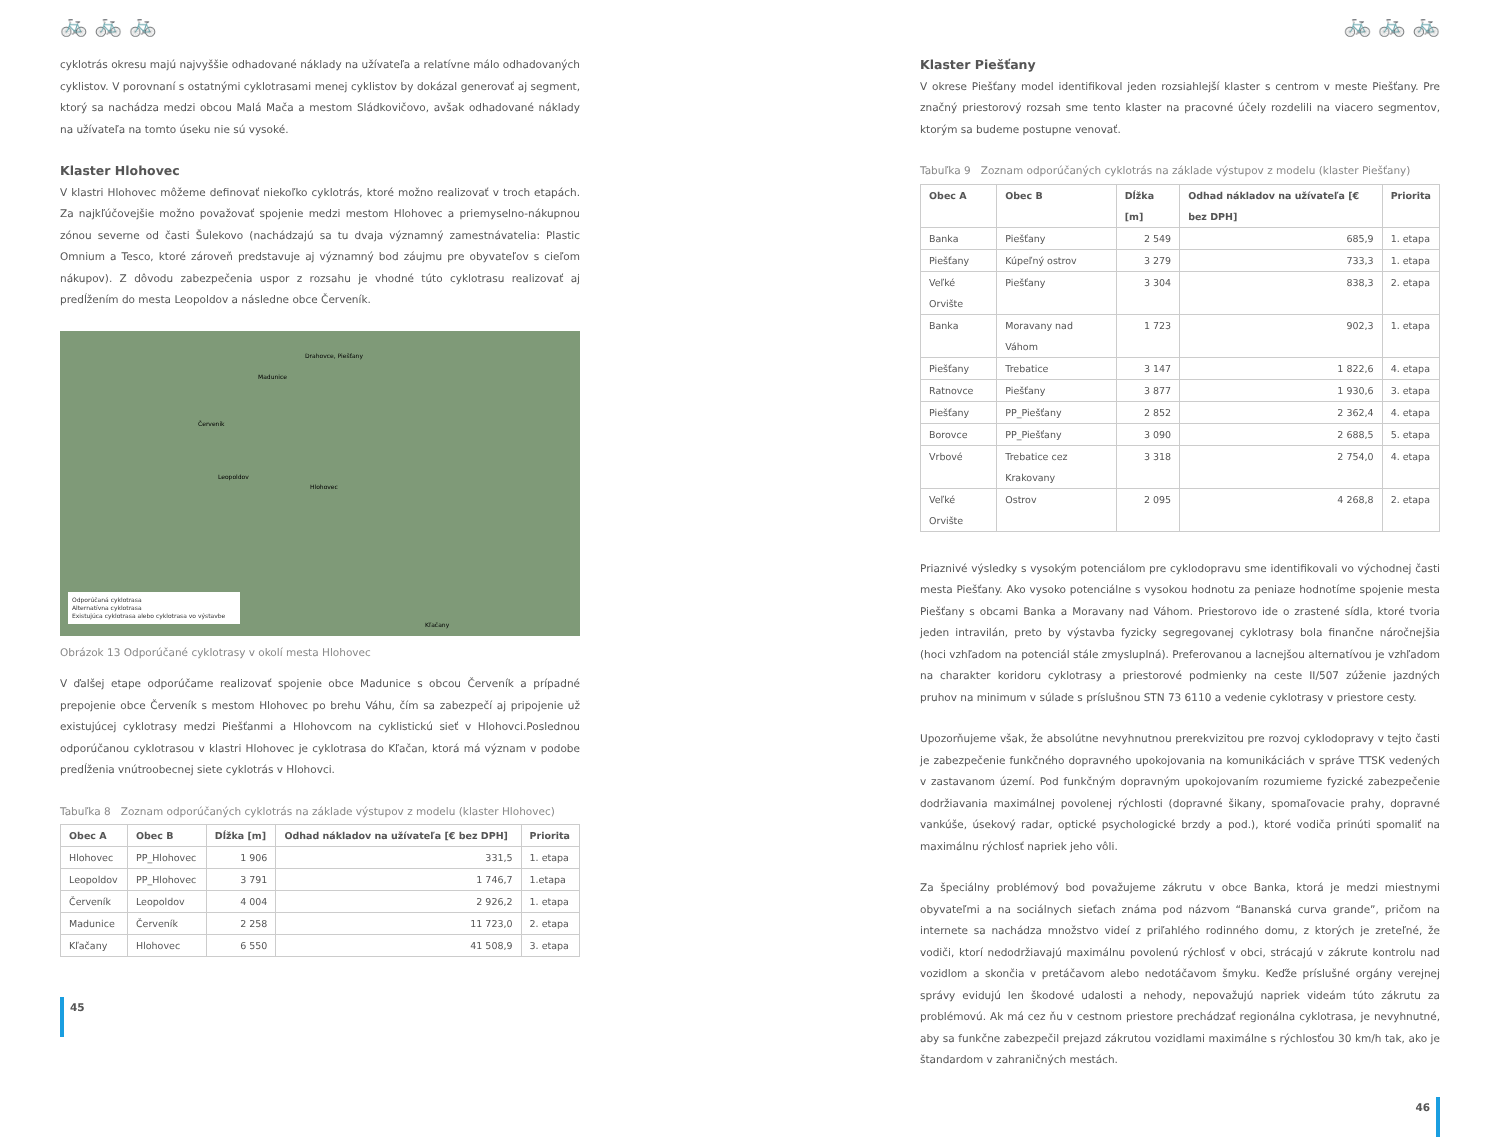🚲 🚲 🚲
cyklotrás okresu majú najvyššie odhadované náklady na užívateľa a relatívne málo odhadovaných cyklistov. V porovnaní s ostatnými cyklotrasami menej cyklistov by dokázal generovať aj segment, ktorý sa nachádza medzi obcou Malá Mača a mestom Sládkovičovo, avšak odhadované náklady na užívateľa na tomto úseku nie sú vysoké.
Klaster Hlohovec
V klastri Hlohovec môžeme definovať niekoľko cyklotrás, ktoré možno realizovať v troch etapách. Za najkľúčovejšie možno považovať spojenie medzi mestom Hlohovec a priemyselno-nákupnou zónou severne od časti Šulekovo (nachádzajú sa tu dvaja významný zamestnávatelia: Plastic Omnium a Tesco, ktoré zároveň predstavuje aj významný bod záujmu pre obyvateľov s cieľom nákupov). Z dôvodu zabezpečenia uspor z rozsahu je vhodné túto cyklotrasu realizovať aj predĺžením do mesta Leopoldov a následne obce Červeník.
Drahovce, Piešťany
Madunice
Červeník
Leopoldov
Hlohovec
Kľačany
Odporúčaná cyklotrasa
Alternatívna cyklotrasa
Existujúca cyklotrasa alebo cyklotrasa vo výstavbe
Obrázok 13 Odporúčané cyklotrasy v okolí mesta Hlohovec
V ďalšej etape odporúčame realizovať spojenie obce Madunice s obcou Červeník a prípadné prepojenie obce Červeník s mestom Hlohovec po brehu Váhu, čím sa zabezpečí aj pripojenie už existujúcej cyklotrasy medzi Piešťanmi a Hlohovcom na cyklistickú sieť v Hlohovci.Poslednou odporúčanou cyklotrasou v klastri Hlohovec je cyklotrasa do Kľačan, ktorá má význam v podobe predĺženia vnútroobecnej siete cyklotrás v Hlohovci.
Tabuľka 8 Zoznam odporúčaných cyklotrás na základe výstupov z modelu (klaster Hlohovec)
| Obec A | Obec B | Dĺžka [m] | Odhad nákladov na užívateľa [€ bez DPH] | Priorita |
| --- | --- | --- | --- | --- |
| Hlohovec | PP_Hlohovec | 1 906 | 331,5 | 1. etapa |
| Leopoldov | PP_Hlohovec | 3 791 | 1 746,7 | 1.etapa |
| Červeník | Leopoldov | 4 004 | 2 926,2 | 1. etapa |
| Madunice | Červeník | 2 258 | 11 723,0 | 2. etapa |
| Kľačany | Hlohovec | 6 550 | 41 508,9 | 3. etapa |
45
🚲 🚲 🚲
Klaster Piešťany
V okrese Piešťany model identifikoval jeden rozsiahlejší klaster s centrom v meste Piešťany. Pre značný priestorový rozsah sme tento klaster na pracovné účely rozdelili na viacero segmentov, ktorým sa budeme postupne venovať.
Tabuľka 9 Zoznam odporúčaných cyklotrás na základe výstupov z modelu (klaster Piešťany)
| Obec A | Obec B | Dĺžka [m] | Odhad nákladov na užívateľa [€ bez DPH] | Priorita |
| --- | --- | --- | --- | --- |
| Banka | Piešťany | 2 549 | 685,9 | 1. etapa |
| Piešťany | Kúpeľný ostrov | 3 279 | 733,3 | 1. etapa |
| Veľké Orvište | Piešťany | 3 304 | 838,3 | 2. etapa |
| Banka | Moravany nad Váhom | 1 723 | 902,3 | 1. etapa |
| Piešťany | Trebatice | 3 147 | 1 822,6 | 4. etapa |
| Ratnovce | Piešťany | 3 877 | 1 930,6 | 3. etapa |
| Piešťany | PP_Piešťany | 2 852 | 2 362,4 | 4. etapa |
| Borovce | PP_Piešťany | 3 090 | 2 688,5 | 5. etapa |
| Vrbové | Trebatice cez Krakovany | 3 318 | 2 754,0 | 4. etapa |
| Veľké Orvište | Ostrov | 2 095 | 4 268,8 | 2. etapa |
Priaznivé výsledky s vysokým potenciálom pre cyklodopravu sme identifikovali vo východnej časti mesta Piešťany. Ako vysoko potenciálne s vysokou hodnotu za peniaze hodnotíme spojenie mesta Piešťany s obcami Banka a Moravany nad Váhom. Priestorovo ide o zrastené sídla, ktoré tvoria jeden intravilán, preto by výstavba fyzicky segregovanej cyklotrasy bola finančne náročnejšia (hoci vzhľadom na potenciál stále zmysluplná). Preferovanou a lacnejšou alternatívou je vzhľadom na charakter koridoru cyklotrasy a priestorové podmienky na ceste II/507 zúženie jazdných pruhov na minimum v súlade s príslušnou STN 73 6110 a vedenie cyklotrasy v priestore cesty.
Upozorňujeme však, že absolútne nevyhnutnou prerekvizitou pre rozvoj cyklodopravy v tejto časti je zabezpečenie funkčného dopravného upokojovania na komunikáciách v správe TTSK vedených v zastavanom území. Pod funkčným dopravným upokojovaním rozumieme fyzické zabezpečenie dodržiavania maximálnej povolenej rýchlosti (dopravné šikany, spomaľovacie prahy, dopravné vankúše, úsekový radar, optické psychologické brzdy a pod.), ktoré vodiča prinúti spomaliť na maximálnu rýchlosť napriek jeho vôli.
Za špeciálny problémový bod považujeme zákrutu v obce Banka, ktorá je medzi miestnymi obyvateľmi a na sociálnych sieťach známa pod názvom “Bananská curva grande”, pričom na internete sa nachádza množstvo videí z priľahlého rodinného domu, z ktorých je zreteľné, že vodiči, ktorí nedodržiavajú maximálnu povolenú rýchlosť v obci, strácajú v zákrute kontrolu nad vozidlom a skončia v pretáčavom alebo nedotáčavom šmyku. Keďže príslušné orgány verejnej správy evidujú len škodové udalosti a nehody, nepovažujú napriek videám túto zákrutu za problémovú. Ak má cez ňu v cestnom priestore prechádzať regionálna cyklotrasa, je nevyhnutné, aby sa funkčne zabezpečil prejazd zákrutou vozidlami maximálne s rýchlosťou 30 km/h tak, ako je štandardom v zahraničných mestách.
46